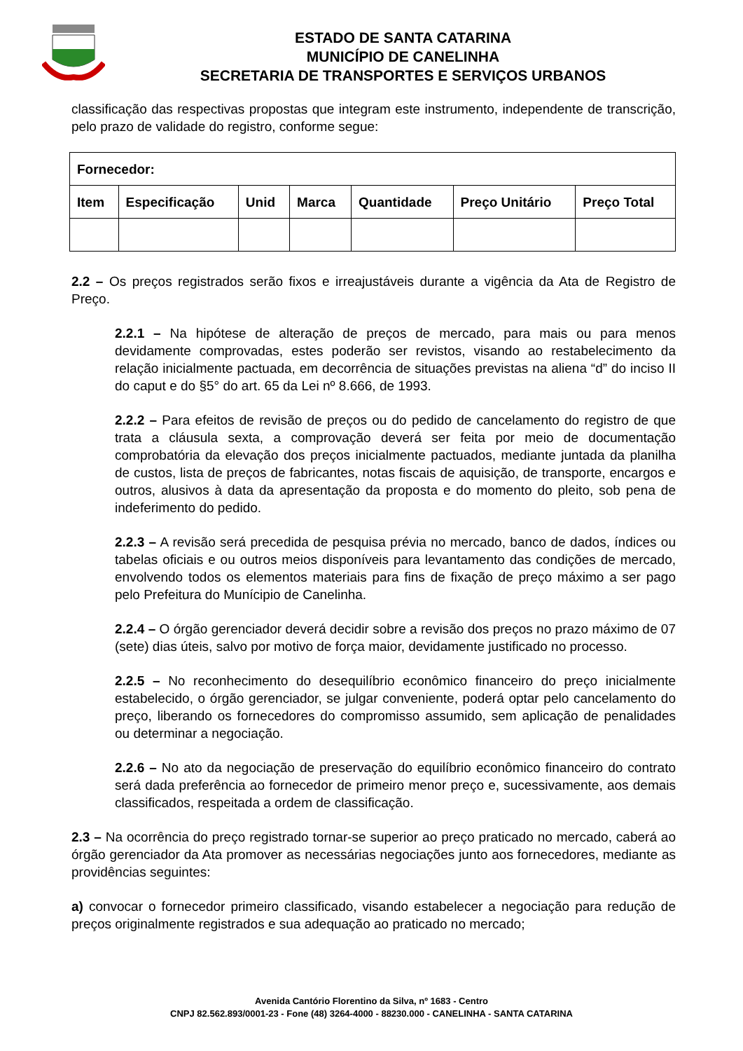ESTADO DE SANTA CATARINA
MUNICÍPIO DE CANELINHA
SECRETARIA DE TRANSPORTES E SERVIÇOS URBANOS
classificação das respectivas propostas que integram este instrumento, independente de transcrição, pelo prazo de validade do registro, conforme segue:
| Fornecedor: | | | | | | |
| --- | --- | --- | --- | --- | --- | --- |
| Item | Especificação | Unid | Marca | Quantidade | Preço Unitário | Preço Total |
2.2 – Os preços registrados serão fixos e irreajustáveis durante a vigência da Ata de Registro de Preço.
2.2.1 – Na hipótese de alteração de preços de mercado, para mais ou para menos devidamente comprovadas, estes poderão ser revistos, visando ao restabelecimento da relação inicialmente pactuada, em decorrência de situações previstas na aliena “d” do inciso II do caput e do §5° do art. 65 da Lei nº 8.666, de 1993.
2.2.2 – Para efeitos de revisão de preços ou do pedido de cancelamento do registro de que trata a cláusula sexta, a comprovação deverá ser feita por meio de documentação comprobatória da elevação dos preços inicialmente pactuados, mediante juntada da planilha de custos, lista de preços de fabricantes, notas fiscais de aquisição, de transporte, encargos e outros, alusivos à data da apresentação da proposta e do momento do pleito, sob pena de indeferimento do pedido.
2.2.3 – A revisão será precedida de pesquisa prévia no mercado, banco de dados, índices ou tabelas oficiais e ou outros meios disponíveis para levantamento das condições de mercado, envolvendo todos os elementos materiais para fins de fixação de preço máximo a ser pago pelo Prefeitura do Munícipio de Canelinha.
2.2.4 – O órgão gerenciador deverá decidir sobre a revisão dos preços no prazo máximo de 07 (sete) dias úteis, salvo por motivo de força maior, devidamente justificado no processo.
2.2.5 – No reconhecimento do desequilíbrio econômico financeiro do preço inicialmente estabelecido, o órgão gerenciador, se julgar conveniente, poderá optar pelo cancelamento do preço, liberando os fornecedores do compromisso assumido, sem aplicação de penalidades ou determinar a negociação.
2.2.6 – No ato da negociação de preservação do equilíbrio econômico financeiro do contrato será dada preferência ao fornecedor de primeiro menor preço e, sucessivamente, aos demais classificados, respeitada a ordem de classificação.
2.3 – Na ocorrência do preço registrado tornar-se superior ao preço praticado no mercado, caberá ao órgão gerenciador da Ata promover as necessárias negociações junto aos fornecedores, mediante as providências seguintes:
a) convocar o fornecedor primeiro classificado, visando estabelecer a negociação para redução de preços originalmente registrados e sua adequação ao praticado no mercado;
Avenida Cantório Florentino da Silva, nº 1683 - Centro
CNPJ 82.562.893/0001-23 - Fone (48) 3264-4000 - 88230.000 - CANELINHA - SANTA CATARINA